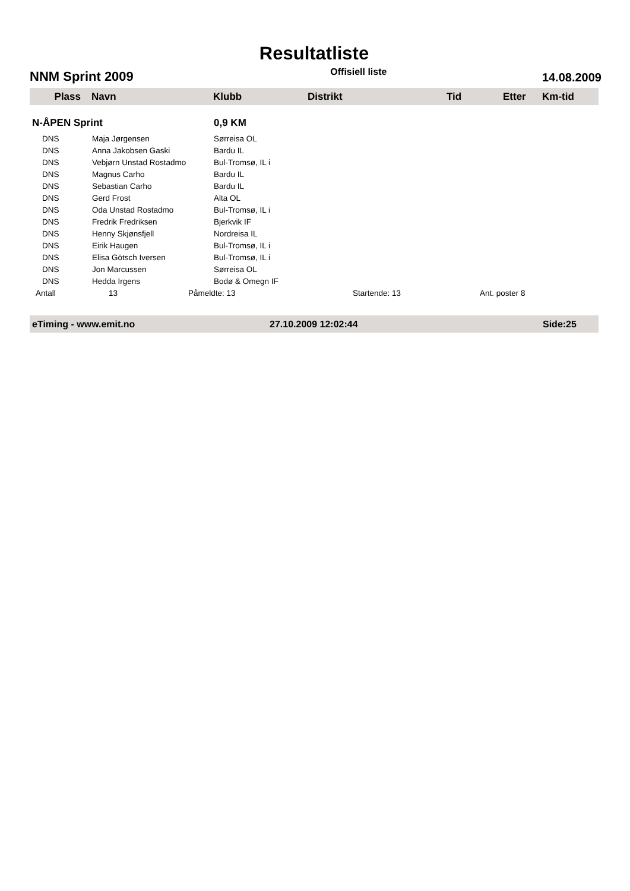Resultatliste
NNM Sprint 2009 Offisiell liste 14.08.2009
Plass Navn Klubb Distrikt Tid Etter Km-tid
| N-ÅPEN Sprint | | 0,9 KM | | |
| DNS | Maja Jørgensen | Sørreisa OL | | |
| DNS | Anna Jakobsen Gaski | Bardu IL | | |
| DNS | Vebjørn Unstad Rostadmo | Bul-Tromsø, IL i | | |
| DNS | Magnus Carho | Bardu IL | | |
| DNS | Sebastian Carho | Bardu IL | | |
| DNS | Gerd Frost | Alta OL | | |
| DNS | Oda Unstad Rostadmo | Bul-Tromsø, IL i | | |
| DNS | Fredrik Fredriksen | Bjerkvik IF | | |
| DNS | Henny Skjønsfjell | Nordreisa IL | | |
| DNS | Eirik Haugen | Bul-Tromsø, IL i | | |
| DNS | Elisa Götsch Iversen | Bul-Tromsø, IL i | | |
| DNS | Jon Marcussen | Sørreisa OL | | |
| DNS | Hedda Irgens | Bodø & Omegn IF | | |
| Antall | 13 | Påmeldte: 13 | Startende: 13 | Ant. poster 8 |
eTiming - www.emit.no 27.10.2009 12:02:44 Side:25